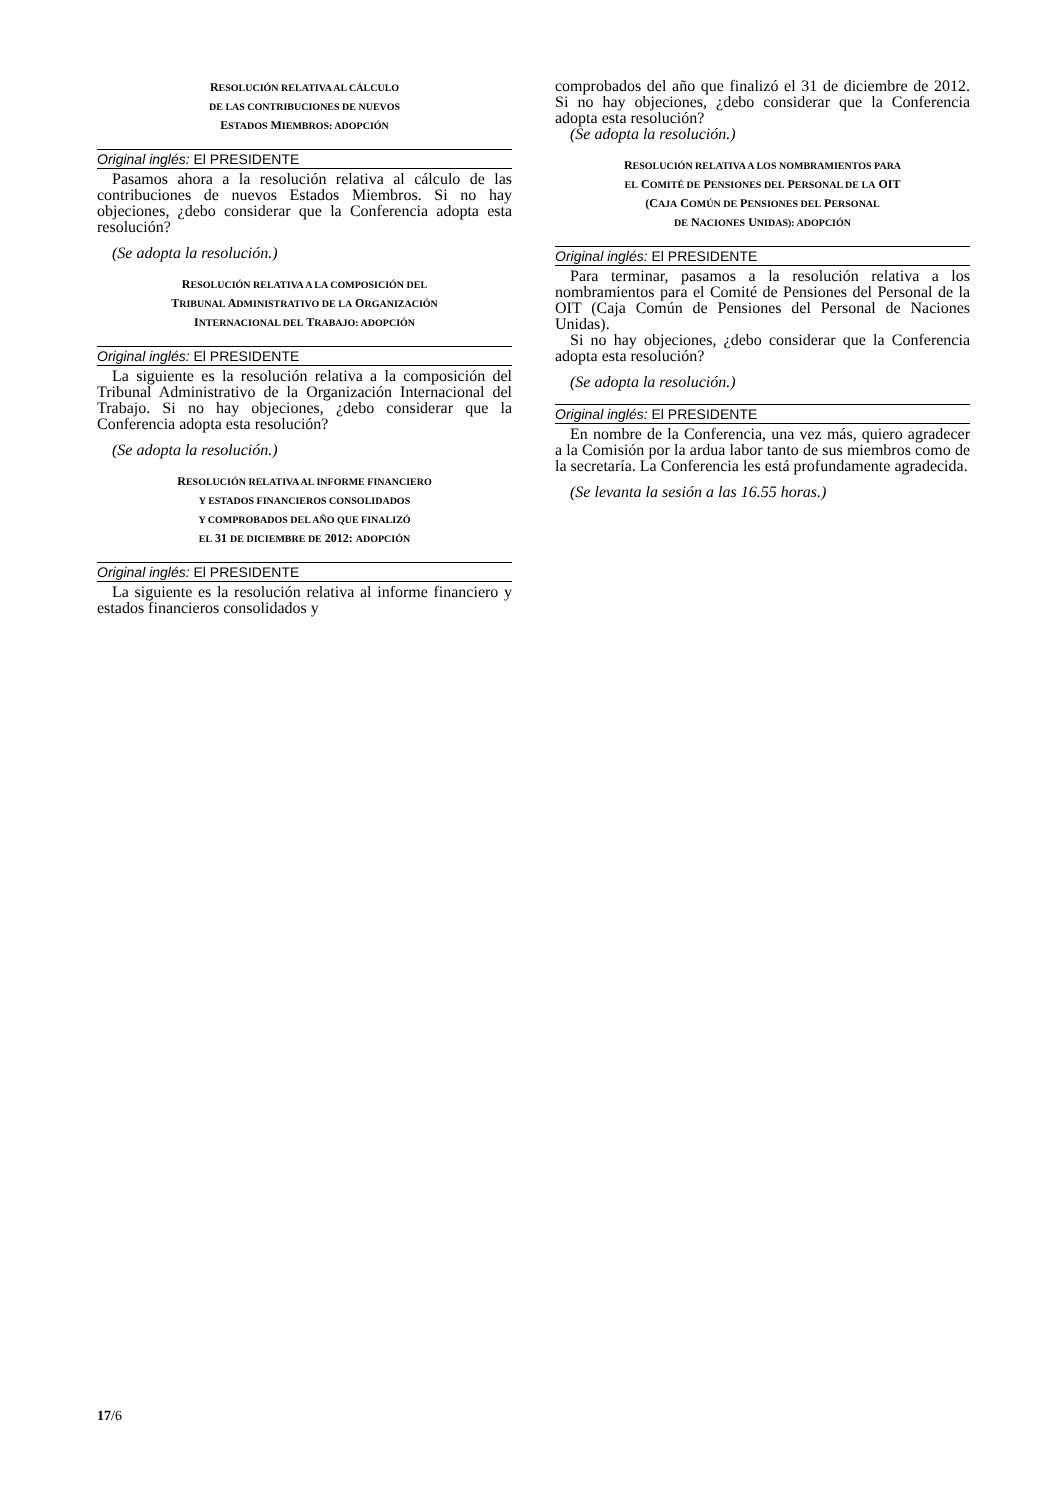RESOLUCIÓN RELATIVA AL CÁLCULO
DE LAS CONTRIBUCIONES DE NUEVOS
ESTADOS MIEMBROS: ADOPCIÓN
Original inglés: El PRESIDENTE
Pasamos ahora a la resolución relativa al cálculo de las contribuciones de nuevos Estados Miembros. Si no hay objeciones, ¿debo considerar que la Conferencia adopta esta resolución?
(Se adopta la resolución.)
RESOLUCIÓN RELATIVA A LA COMPOSICIÓN DEL
TRIBUNAL ADMINISTRATIVO DE LA ORGANIZACIÓN
INTERNACIONAL DEL TRABAJO: ADOPCIÓN
Original inglés: El PRESIDENTE
La siguiente es la resolución relativa a la composición del Tribunal Administrativo de la Organización Internacional del Trabajo. Si no hay objeciones, ¿debo considerar que la Conferencia adopta esta resolución?
(Se adopta la resolución.)
RESOLUCIÓN RELATIVA AL INFORME FINANCIERO
Y ESTADOS FINANCIEROS CONSOLIDADOS
Y COMPROBADOS DEL AÑO QUE FINALIZÓ
EL 31 DE DICIEMBRE DE 2012: ADOPCIÓN
Original inglés: El PRESIDENTE
La siguiente es la resolución relativa al informe financiero y estados financieros consolidados y
comprobados del año que finalizó el 31 de diciembre de 2012. Si no hay objeciones, ¿debo considerar que la Conferencia adopta esta resolución?
(Se adopta la resolución.)
RESOLUCIÓN RELATIVA A LOS NOMBRAMIENTOS PARA
EL COMITÉ DE PENSIONES DEL PERSONAL DE LA OIT
(CAJA COMÚN DE PENSIONES DEL PERSONAL
DE NACIONES UNIDAS): ADOPCIÓN
Original inglés: El PRESIDENTE
Para terminar, pasamos a la resolución relativa a los nombramientos para el Comité de Pensiones del Personal de la OIT (Caja Común de Pensiones del Personal de Naciones Unidas).
Si no hay objeciones, ¿debo considerar que la Conferencia adopta esta resolución?
(Se adopta la resolución.)
Original inglés: El PRESIDENTE
En nombre de la Conferencia, una vez más, quiero agradecer a la Comisión por la ardua labor tanto de sus miembros como de la secretaría. La Conferencia les está profundamente agradecida.
(Se levanta la sesión a las 16.55 horas.)
17/6